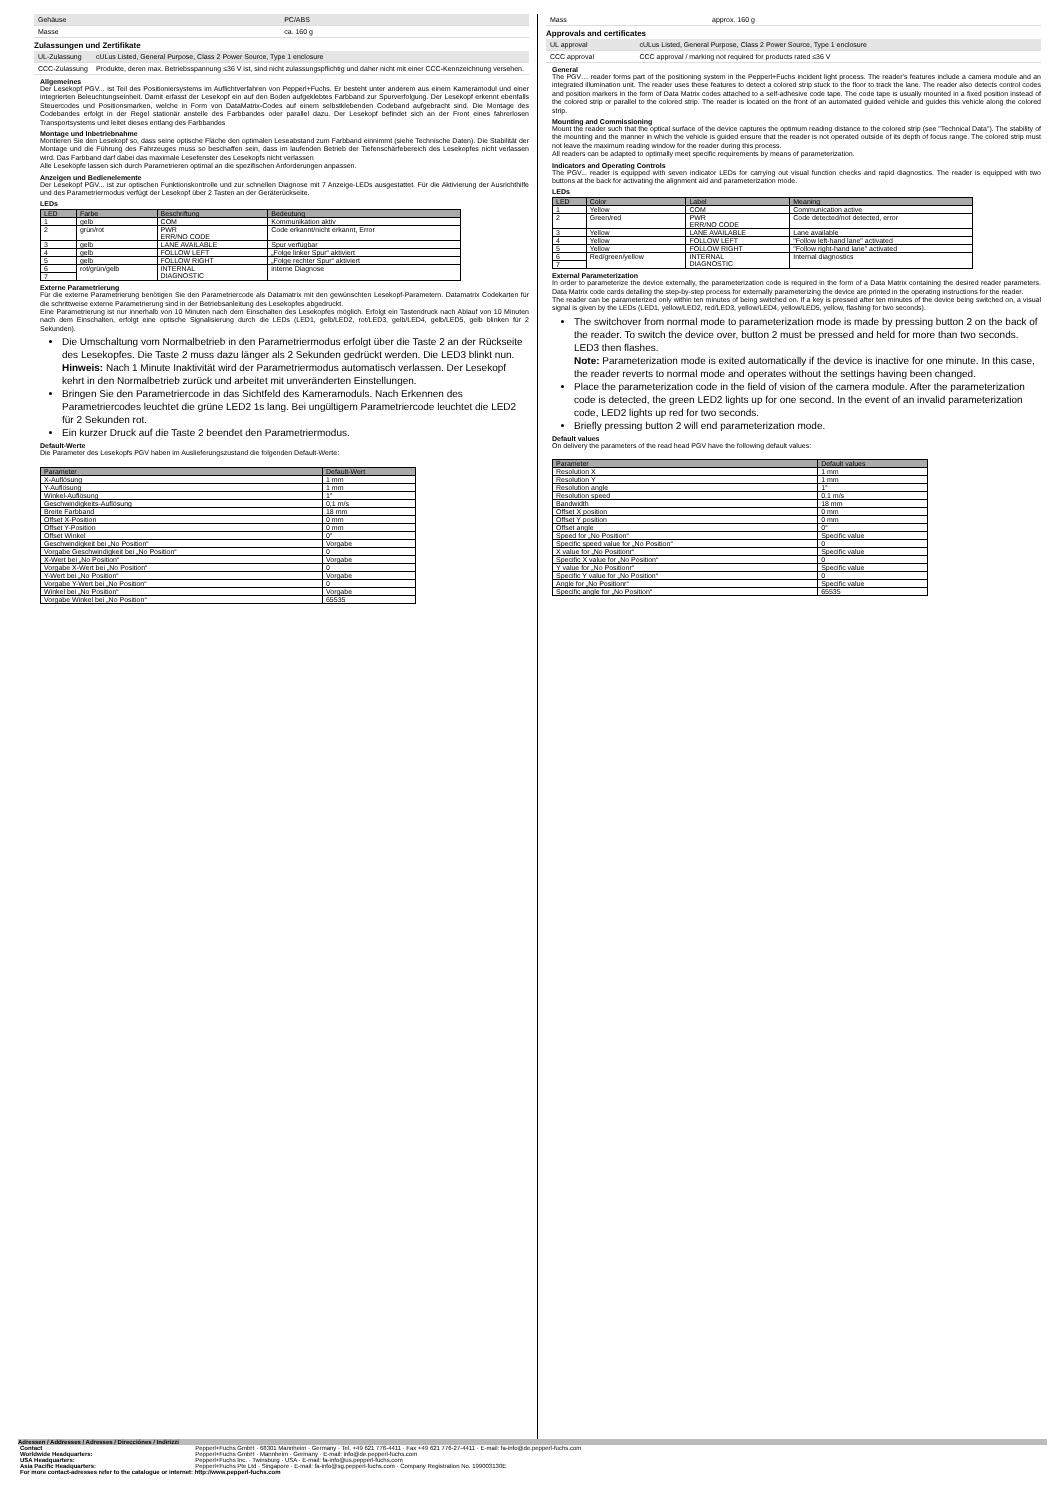| Gehäuse | PC/ABS |
| Masse | ca. 160 g |
Zulassungen und Zertifikate
| UL-Zulassung | cULus Listed, General Purpose, Class 2 Power Source, Type 1 enclosure |
| CCC-Zulassung | Produkte, deren max. Betriebsspannung ≤36 V ist, sind nicht zulassungspflichtig und daher nicht mit einer CCC-Kennzeichnung versehen. |
Allgemeines
Der Lesekopf PGV... ist Teil des Positioniersystems im Auflichtverfahren von Pepperl+Fuchs. Er besteht unter anderem aus einem Kameramodul und einer integrierten Beleuchtungseinheit. Damit erfasst der Lesekopf ein auf den Boden aufgeklebtes Farbband zur Spurverfolgung. Der Lesekopf erkennt ebenfalls Steuercodes und Positionsmarken, welche in Form von DataMatrix-Codes auf einem selbstklebenden Codeband aufgebracht sind. Die Montage des Codebandes erfolgt in der Regel stationär anstelle des Farbbandes oder parallel dazu. Der Lesekopf befindet sich an der Front eines fahrerlosen Transportsystems und leitet dieses entlang des Farbbandes
Montage und Inbetriebnahme
Montieren Sie den Lesekopf so, dass seine optische Fläche den optimalen Leseabstand zum Farbband einnimmt (siehe Technische Daten). Die Stabilität der Montage und die Führung des Fahrzeuges muss so beschaffen sein, dass im laufenden Betrieb der Tiefenschärfebereich des Lesekopfes nicht verlassen wird. Das Farbband darf dabei das maximale Lesefenster des Lesekopfs nicht verlassen
Alle Leseköpfe lassen sich durch Parametrieren optimal an die spezifischen Anforderungen anpassen.
Anzeigen und Bedienelemente
Der Lesekopf PGV... ist zur optischen Funktionskontrolle und zur schnellen Diagnose mit 7 Anzeige-LEDs ausgestattet. Für die Aktivierung der Ausrichthilfe und des Parametriermodus verfügt der Lesekopf über 2 Tasten an der Geräterückseite.
LEDs
| LED | Farbe | Beschriftung | Bedeutung |
| --- | --- | --- | --- |
| 1 | gelb | COM | Kommunikation aktiv |
| 2 | grün/rot | PWR ERR/NO CODE | Code erkannt/nicht erkannt, Error |
| 3 | gelb | LANE AVAILABLE | Spur verfügbar |
| 4 | gelb | FOLLOW LEFT | „Folge linker Spur“ aktiviert |
| 5 | gelb | FOLLOW RIGHT | „Folge rechter Spur“ aktiviert |
| 6 | rot/grün/gelb | INTERNAL DIAGNOSTIC | interne Diagnose |
| 7 | | | |
Externe Parametrierung
Für die externe Parametrierung benötigen Sie den Parametriercode als Datamatrix mit den gewünschten Lesekopf-Parametern. Datamatrix Codekarten für die schrittweise externe Parametrierung sind in der Betriebsanleitung des Lesekopfes abgedruckt.
Eine Parametrierung ist nur innerhalb von 10 Minuten nach dem Einschalten des Lesekopfes möglich. Erfolgt ein Tastendruck nach Ablauf von 10 Minuten nach dem Einschalten, erfolgt eine optische Signalisierung durch die LEDs (LED1, gelb/LED2, rot/LED3, gelb/LED4, gelb/LED5, gelb blinken für 2 Sekunden).
Die Umschaltung vom Normalbetrieb in den Parametriermodus erfolgt über die Taste 2 an der Rückseite des Lesekopfes. Die Taste 2 muss dazu länger als 2 Sekunden gedrückt werden. Die LED3 blinkt nun.
Hinweis: Nach 1 Minute Inaktivität wird der Parametriermodus automatisch verlassen. Der Lesekopf kehrt in den Normalbetrieb zurück und arbeitet mit unveränderten Einstellungen.
Bringen Sie den Parametriercode in das Sichtfeld des Kameramoduls. Nach Erkennen des Parametriercodes leuchtet die grüne LED2 1s lang. Bei ungültigem Parametriercode leuchtet die LED2 für 2 Sekunden rot.
Ein kurzer Druck auf die Taste 2 beendet den Parametriermodus.
Default-Werte
Die Parameter des Lesekopfs PGV haben im Auslieferungszustand die folgenden Default-Werte:
| Parameter | Default-Wert |
| --- | --- |
| X-Auflösung | 1 mm |
| Y-Auflösung | 1 mm |
| Winkel-Auflösung | 1° |
| Geschwindigkeits-Auflösung | 0,1 m/s |
| Breite Farbband | 18 mm |
| Offset X-Position | 0 mm |
| Offset Y-Position | 0 mm |
| Offset Winkel | 0° |
| Geschwindigkeit bei „No Position“ | Vorgabe |
| Vorgabe Geschwindigkeit bei „No Position“ | 0 |
| X-Wert bei „No Position“ | Vorgabe |
| Vorgabe X-Wert bei „No Position“ | 0 |
| Y-Wert bei „No Position“ | Vorgabe |
| Vorgabe Y-Wert bei „No Position“ | 0 |
| Winkel bei „No Position“ | Vorgabe |
| Vorgabe Winkel bei „No Position“ | 65535 |
| Mass | approx. 160 g |
Approvals and certificates
| UL approval | cULus Listed, General Purpose, Class 2 Power Source, Type 1 enclosure |
| CCC approval | CCC approval / marking not required for products rated ≤36 V |
General
The PGV… reader forms part of the positioning system in the Pepperl+Fuchs incident light process. The reader's features include a camera module and an integrated illumination unit. The reader uses these features to detect a colored strip stuck to the floor to track the lane. The reader also detects control codes and position markers in the form of Data Matrix codes attached to a self-adhesive code tape. The code tape is usually mounted in a fixed position instead of the colored strip or parallel to the colored strip. The reader is located on the front of an automated guided vehicle and guides this vehicle along the colored strip.
Mounting and Commissioning
Mount the reader such that the optical surface of the device captures the optimum reading distance to the colored strip (see "Technical Data"). The stability of the mounting and the manner in which the vehicle is guided ensure that the reader is not operated outside of its depth of focus range. The colored strip must not leave the maximum reading window for the reader during this process.
All readers can be adapted to optimally meet specific requirements by means of parameterization.
Indicators and Operating Controls
The PGV... reader is equipped with seven indicator LEDs for carrying out visual function checks and rapid diagnostics. The reader is equipped with two buttons at the back for activating the alignment aid and parameterization mode.
LEDs
| LED | Color | Label | Meaning |
| --- | --- | --- | --- |
| 1 | Yellow | COM | Communication active |
| 2 | Green/red | PWR ERR/NO CODE | Code detected/not detected, error |
| 3 | Yellow | LANE AVAILABLE | Lane available |
| 4 | Yellow | FOLLOW LEFT | "Follow left-hand lane" activated |
| 5 | Yellow | FOLLOW RIGHT | "Follow right-hand lane" activated |
| 6 | Red/green/yellow | INTERNAL DIAGNOSTIC | Internal diagnostics |
| 7 | | | |
External Parameterization
In order to parameterize the device externally, the parameterization code is required in the form of a Data Matrix containing the desired reader parameters. Data Matrix code cards detailing the step-by-step process for externally parameterizing the device are printed in the operating instructions for the reader.
The reader can be parameterized only within ten minutes of being switched on. If a key is pressed after ten minutes of the device being switched on, a visual signal is given by the LEDs (LED1, yellow/LED2, red/LED3, yellow/LED4, yellow/LED5, yellow, flashing for two seconds).
The switchover from normal mode to parameterization mode is made by pressing button 2 on the back of the reader. To switch the device over, button 2 must be pressed and held for more than two seconds. LED3 then flashes.
Note: Parameterization mode is exited automatically if the device is inactive for one minute. In this case, the reader reverts to normal mode and operates without the settings having been changed.
Place the parameterization code in the field of vision of the camera module. After the parameterization code is detected, the green LED2 lights up for one second. In the event of an invalid parameterization code, LED2 lights up red for two seconds.
Briefly pressing button 2 will end parameterization mode.
Default values
On delivery the parameters of the read head PGV have the following default values:
| Parameter | Default values |
| --- | --- |
| Resolution X | 1 mm |
| Resolution Y | 1 mm |
| Resolution angle | 1° |
| Resolution speed | 0.1 m/s |
| Bandwidth | 18 mm |
| Offset X position | 0 mm |
| Offset Y position | 0 mm |
| Offset angle | 0° |
| Speed for „No Position“ | Specific value |
| Specific speed value for „No Position“ | 0 |
| X value for „No Positionr“ | Specific value |
| Specific X value for „No Position“ | 0 |
| Y value for „No Positionr“ | Specific value |
| Specific Y value for „No Position“ | 0 |
| Angle for „No Positionr“ | Specific value |
| Specific angle for „No Position“ | 65535 |
Adressen / Addresses / Adresses / Direcciónes / Indirizzi
| Contact | Pepperl+Fuchs GmbH · 68301 Mannheim · Germany · Tel. +49 621 776-4411 · Fax +49 621 776-27-4411 · E-mail: fa-info@de.pepperl-fuchs.com |
| Worldwide Headquarters: | Pepperl+Fuchs GmbH · Mannheim · Germany · E-mail: info@de.pepperl-fuchs.com |
| USA Headquarters: | Pepperl+Fuchs Inc. · Twinsburg · USA · E-mail: fa-info@us.pepperl-fuchs.com |
| Asia Pacific Headquarters: | Pepperl+Fuchs Pte Ltd · Singapore · E-mail: fa-info@sg.pepperl-fuchs.com · Company Registration No. 199003130E |
| For more contact-adresses refer to the catalogue or internet: http://www.pepperl-fuchs.com | |